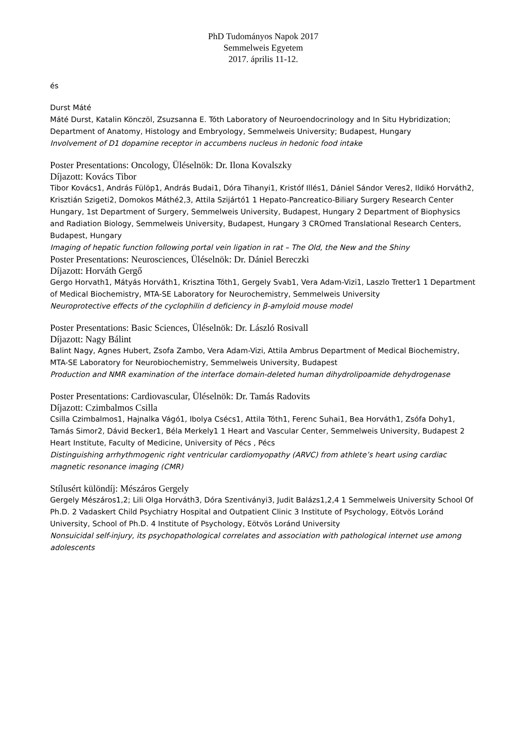PhD Tudományos Napok 2017
Semmelweis Egyetem
2017. április 11-12.
és
Durst Máté
Máté Durst, Katalin Könczöl, Zsuzsanna E. Tóth Laboratory of Neuroendocrinology and In Situ Hybridization; Department of Anatomy, Histology and Embryology, Semmelweis University; Budapest, Hungary
Involvement of D1 dopamine receptor in accumbens nucleus in hedonic food intake
Poster Presentations: Oncology, Üléselnök: Dr. Ilona Kovalszky
Díjazott: Kovács Tibor
Tibor Kovács1, András Fülöp1, András Budai1, Dóra Tihanyi1, Kristóf Illés1, Dániel Sándor Veres2, Ildikó Horváth2, Krisztián Szigeti2, Domokos Máthé2,3, Attila Szijártó1 1 Hepato-Pancreatico-Biliary Surgery Research Center Hungary, 1st Department of Surgery, Semmelweis University, Budapest, Hungary 2 Department of Biophysics and Radiation Biology, Semmelweis University, Budapest, Hungary 3 CROmed Translational Research Centers, Budapest, Hungary
Imaging of hepatic function following portal vein ligation in rat – The Old, the New and the Shiny
Poster Presentations: Neurosciences, Üléselnök: Dr. Dániel Bereczki
Díjazott: Horváth Gergő
Gergo Horvath1, Mátyás Horváth1, Krisztina Tóth1, Gergely Svab1, Vera Adam-Vizi1, Laszlo Tretter1 1 Department of Medical Biochemistry, MTA-SE Laboratory for Neurochemistry, Semmelweis University
Neuroprotective effects of the cyclophilin d deficiency in β-amyloid mouse model
Poster Presentations: Basic Sciences, Üléselnök: Dr. László Rosivall
Díjazott: Nagy Bálint
Balint Nagy, Agnes Hubert, Zsofa Zambo, Vera Adam-Vizi, Attila Ambrus Department of Medical Biochemistry, MTA-SE Laboratory for Neurobiochemistry, Semmelweis University, Budapest
Production and NMR examination of the interface domain-deleted human dihydrolipoamide dehydrogenase
Poster Presentations: Cardiovascular, Üléselnök: Dr. Tamás Radovits
Díjazott: Czimbalmos Csilla
Csilla Czimbalmos1, Hajnalka Vágó1, Ibolya Csécs1, Attila Tóth1, Ferenc Suhai1, Bea Horváth1, Zsófa Dohy1, Tamás Simor2, Dávid Becker1, Béla Merkely1 1 Heart and Vascular Center, Semmelweis University, Budapest 2 Heart Institute, Faculty of Medicine, University of Pécs , Pécs
Distinguishing arrhythmogenic right ventricular cardiomyopathy (ARVC) from athlete’s heart using cardiac magnetic resonance imaging (CMR)
Stílusért különdíj: Mészáros Gergely
Gergely Mészáros1,2; Lili Olga Horváth3, Dóra Szentiványi3, Judit Balázs1,2,4 1 Semmelweis University School Of Ph.D. 2 Vadaskert Child Psychiatry Hospital and Outpatient Clinic 3 Institute of Psychology, Eötvös Loránd University, School of Ph.D. 4 Institute of Psychology, Eötvös Loránd University
Nonsuicidal self-injury, its psychopathological correlates and association with pathological internet use among adolescents